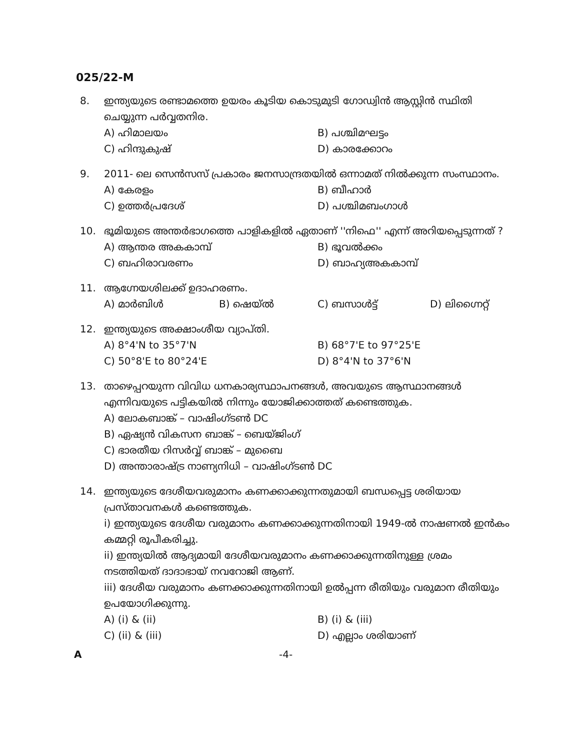025/22-M
8. ഇന്ത്യയുടെ രണ്ടാമത്തെ ഉയരം കൂടിയ കൊടുമുടി ഗോഡ്വിൻ ആസ്റ്റിൻ സ്ഥിതി ചെയ്യുന്ന പർവ്വതനിര.
A) ഹിമാലയം B) പശ്ചിമഘട്ടം C) ഹിന്ദുകുഷ് D) കാരക്കോറം
9. 2011- ലെ സെൻസസ് പ്രകാരം ജനസാന്ദ്രതയിൽ ഒന്നാമത് നിൽക്കുന്ന സംസ്ഥാനം.
A) കേരളം B) ബീഹാർ C) ഉത്തർപ്രദേശ് D) പശ്ചിമബംഗാൾ
10. ഭൂമിയുടെ അന്തർഭാഗത്തെ പാളികളിൽ ഏതാണ് ''നിഫെ'' എന്ന് അറിയപ്പെടുന്നത് ?
A) ആന്തര അകകാമ്പ് B) ഭൂവൽക്കം C) ബഹിരാവരണം D) ബാഹ്യഅകകാമ്പ്
11. ആഗ്നേയശിലക്ക് ഉദാഹരണം.
A) മാർബിൾ B) ഷെയ്ൽ C) ബസാൾട്ട് D) ലിഗ്നൈറ്റ്
12. ഇന്ത്യയുടെ അക്ഷാംശീയ വ്യാപ്തി.
A) 8°4'N to 35°7'N B) 68°7'E to 97°25'E C) 50°8'E to 80°24'E D) 8°4'N to 37°6'N
13. താഴെപ്പറയുന്ന വിവിധ ധനകാര്യസ്ഥാപനങ്ങൾ, അവയുടെ ആസ്ഥാനങ്ങൾ എന്നിവയുടെ പട്ടികയിൽ നിന്നും യോജിക്കാത്തത് കണ്ടെത്തുക.
A) ലോകബാങ്ക് – വാഷിംഗ്ടൺ DC
B) ഏഷ്യൻ വികസന ബാങ്ക് – ബെയ്ജിംഗ്
C) ഭാരതീയ റിസർവ്വ് ബാങ്ക് – മുബൈ
D) അന്താരാഷ്ട്ര നാണ്യനിധി – വാഷിംഗ്ടൺ DC
14. ഇന്ത്യയുടെ ദേശീയവരുമാനം കണക്കാക്കുന്നതുമായി ബന്ധപ്പെട്ട ശരിയായ പ്രസ്താവനകൾ കണ്ടെത്തുക.
i) ഇന്ത്യയുടെ ദേശീയ വരുമാനം കണക്കാക്കുന്നതിനായി 1949-ൽ നാഷണൽ ഇൻകം കമ്മറ്റി രൂപീകരിച്ചു.
ii) ഇന്ത്യയിൽ ആദ്യമായി ദേശീയവരുമാനം കണക്കാക്കുന്നതിനുള്ള ശ്രമം നടത്തിയത് ദാദാഭായ് നവറോജി ആണ്.
iii) ദേശീയ വരുമാനം കണക്കാക്കുന്നതിനായി ഉൽപ്പന്ന രീതിയും വരുമാന രീതിയും ഉപയോഗിക്കുന്നു.
A) (i) & (ii) B) (i) & (iii) C) (ii) & (iii) D) എല്ലാം ശരിയാണ്
A -4-